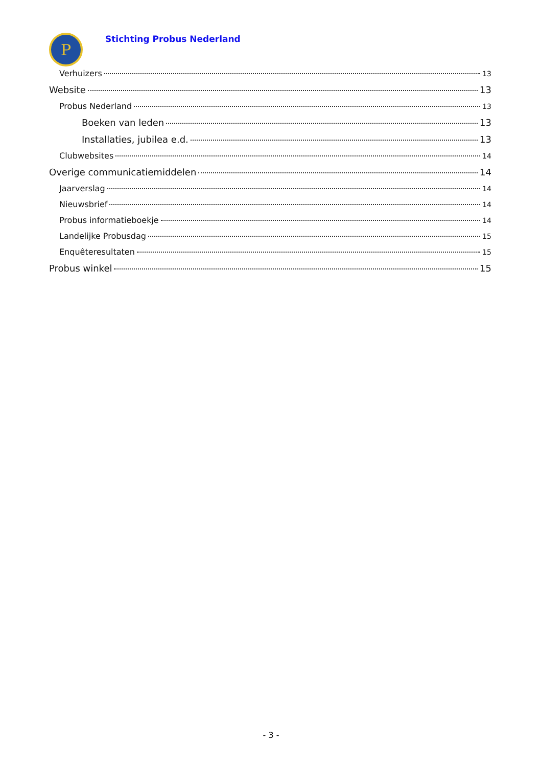P
Stichting Probus Nederland
Verhuizers 13
Website 13
Probus Nederland 13
Boeken van leden 13
Installaties, jubilea e.d. 13
Clubwebsites 14
Overige communicatiemiddelen 14
Jaarverslag 14
Nieuwsbrief 14
Probus informatieboekje 14
Landelijke Probusdag 15
Enquêteresultaten 15
Probus winkel 15
- 3 -